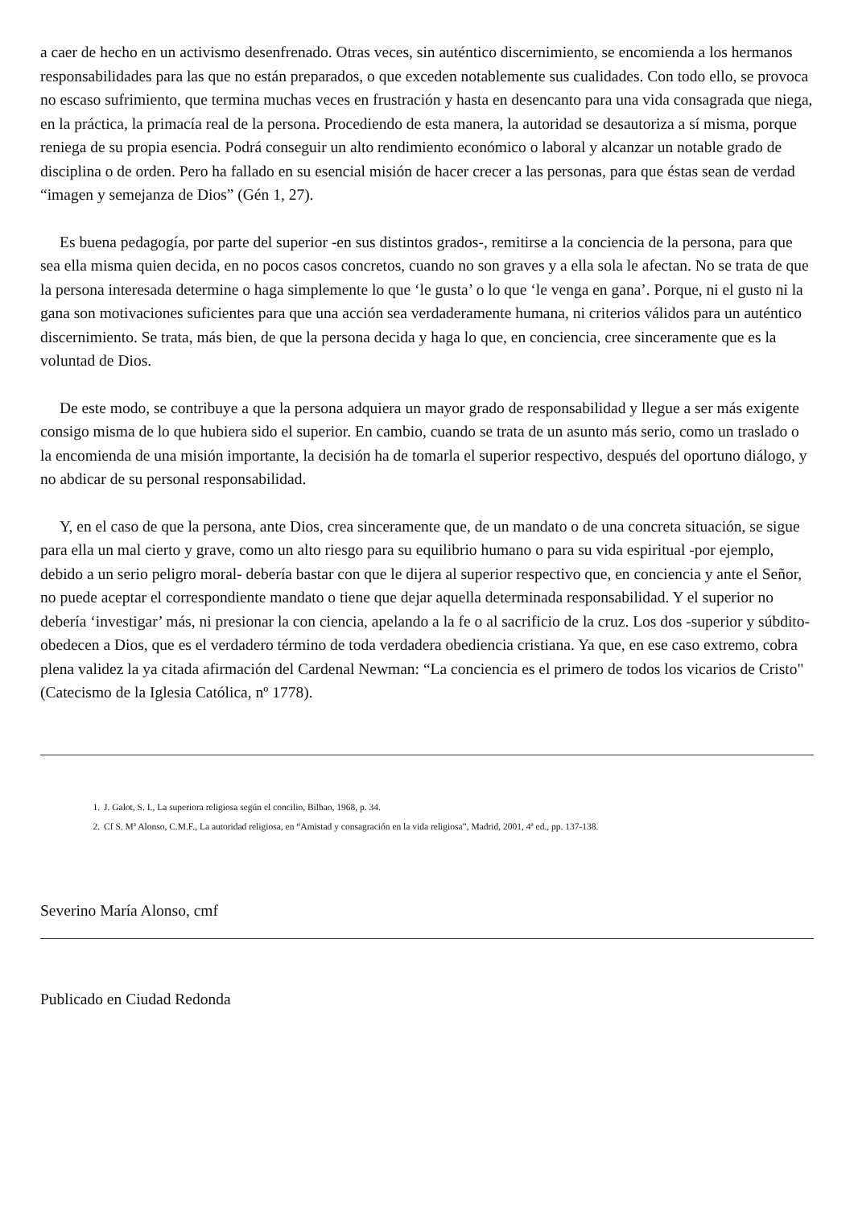a caer de hecho en un activismo desenfrenado. Otras veces, sin auténtico discernimiento, se encomienda a los hermanos responsabilidades para las que no están preparados, o que exceden notablemente sus cualidades. Con todo ello, se provoca no escaso sufrimiento, que termina muchas veces en frustración y hasta en desencanto para una vida consagrada que niega, en la práctica, la primacía real de la persona. Procediendo de esta manera, la autoridad se desautoriza a sí misma, porque reniega de su propia esencia. Podrá conseguir un alto rendimiento económico o laboral y alcanzar un notable grado de disciplina o de orden. Pero ha fallado en su esencial misión de hacer crecer a las personas, para que éstas sean de verdad “imagen y semejanza de Dios” (Gén 1, 27).
Es buena pedagogía, por parte del superior -en sus distintos grados-, remitirse a la conciencia de la persona, para que sea ella misma quien decida, en no pocos casos concretos, cuando no son graves y a ella sola le afectan. No se trata de que la persona interesada determine o haga simplemente lo que ‘le gusta’ o lo que ‘le venga en gana’. Porque, ni el gusto ni la gana son motivaciones suficientes para que una acción sea verdaderamente humana, ni criterios válidos para un auténtico discernimiento. Se trata, más bien, de que la persona decida y haga lo que, en conciencia, cree sinceramente que es la voluntad de Dios.
De este modo, se contribuye a que la persona adquiera un mayor grado de responsabilidad y llegue a ser más exigente consigo misma de lo que hubiera sido el superior. En cambio, cuando se trata de un asunto más serio, como un traslado o la encomienda de una misión importante, la decisión ha de tomarla el superior respectivo, después del oportuno diálogo, y no abdicar de su personal responsabilidad.
Y, en el caso de que la persona, ante Dios, crea sinceramente que, de un mandato o de una concreta situación, se sigue para ella un mal cierto y grave, como un alto riesgo para su equilibrio humano o para su vida espiritual -por ejemplo, debido a un serio peligro moral- debería bastar con que le dijera al superior respectivo que, en conciencia y ante el Señor, no puede aceptar el correspondiente mandato o tiene que dejar aquella determinada responsabilidad. Y el superior no debería ‘investigar’ más, ni presionar la con ciencia, apelando a la fe o al sacrificio de la cruz. Los dos -superior y súbdito- obedecen a Dios, que es el verdadero término de toda verdadera obediencia cristiana. Ya que, en ese caso extremo, cobra plena validez la ya citada afirmación del Cardenal Newman: “La conciencia es el primero de todos los vicarios de Cristo" (Catecismo de la Iglesia Católica, nº 1778).
1. J. Galot, S. I., La superiora religiosa según el concilio, Bilbao, 1968, p. 34.
2. Cf S. Mª Alonso, C.M.F., La autoridad religiosa, en “Amistad y consagración en la vida religiosa”, Madrid, 2001, 4ª ed., pp. 137-138.
Severino María Alonso, cmf
Publicado en Ciudad Redonda